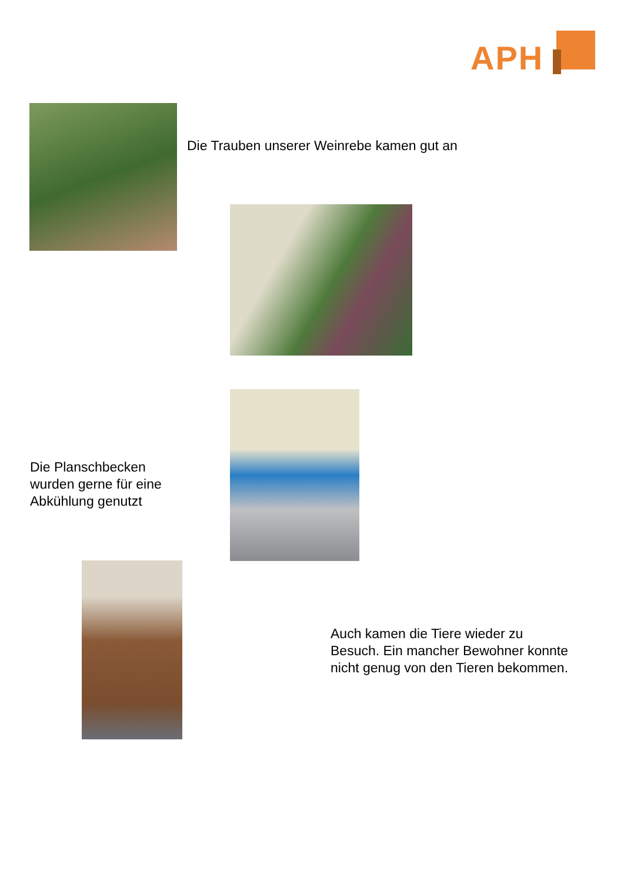APH
Die Trauben unserer Weinrebe kamen gut an
Die Planschbecken
wurden gerne für eine
Abkühlung genutzt
Auch kamen die Tiere wieder zu
Besuch. Ein mancher Bewohner konnte
nicht genug von den Tieren bekommen.